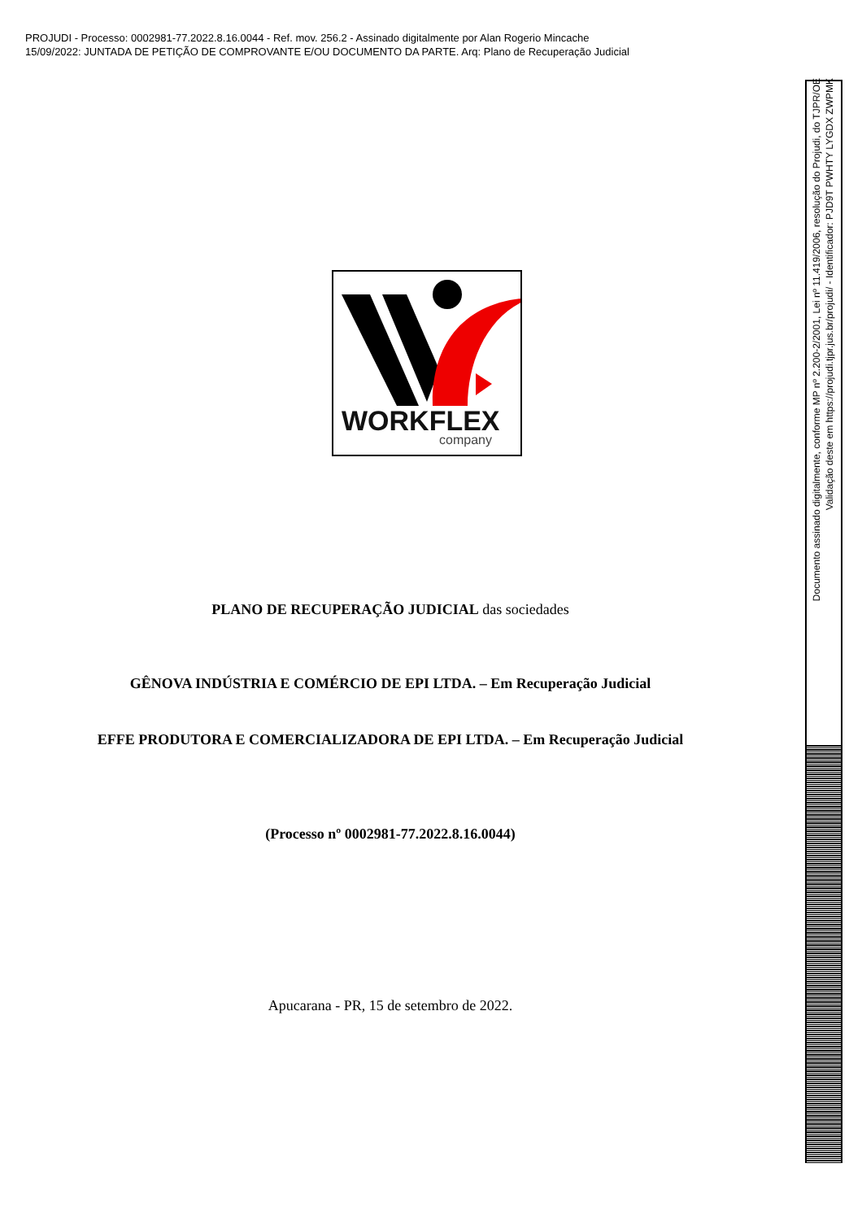PROJUDI - Processo: 0002981-77.2022.8.16.0044 - Ref. mov. 256.2 - Assinado digitalmente por Alan Rogerio Mincache
15/09/2022: JUNTADA DE PETIÇÃO DE COMPROVANTE E/OU DOCUMENTO DA PARTE. Arq: Plano de Recuperação Judicial
WORKFLEX
company
PLANO DE RECUPERAÇÃO JUDICIAL das sociedades
GÊNOVA INDÚSTRIA E COMÉRCIO DE EPI LTDA. – Em Recuperação Judicial
EFFE PRODUTORA E COMERCIALIZADORA DE EPI LTDA. – Em Recuperação Judicial
(Processo nº 0002981-77.2022.8.16.0044)
Apucarana - PR, 15 de setembro de 2022.
Documento assinado digitalmente, conforme MP nº 2.200-2/2001, Lei nº 11.419/2006, resolução do Projudi, do TJPR/OE
Validação deste em https://projudi.tjpr.jus.br/projudi/ - Identificador: PJD9T PWHTY LYGDX ZWPMK